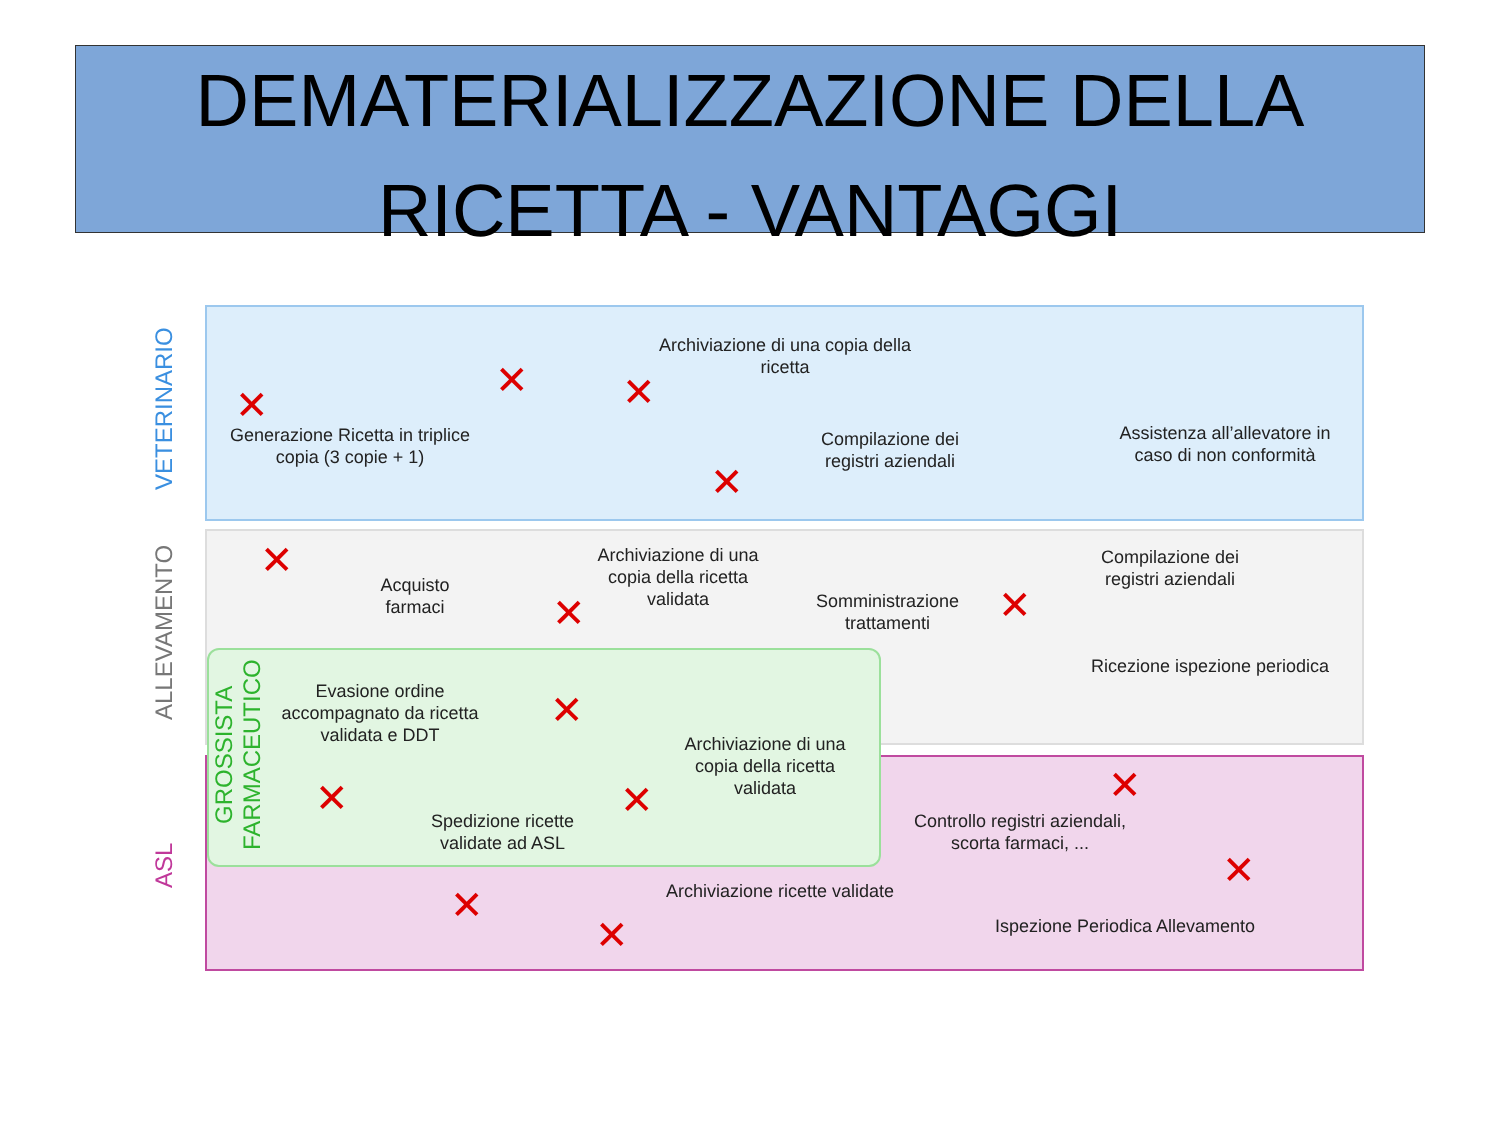DEMATERIALIZZAZIONE DELLA
RICETTA - VANTAGGI
VETERINARIO
ALLEVAMENTO
ASL
GROSSISTA FARMACEUTICO
Generazione Ricetta in triplice copia (3 copie + 1)
Archiviazione di una copia della ricetta
Compilazione dei registri aziendali
Assistenza all’allevatore in caso di non conformità
Acquisto farmaci
Archiviazione di una copia della ricetta validata
Somministrazione trattamenti
Compilazione dei registri aziendali
Ricezione ispezione periodica
Evasione ordine accompagnato da ricetta validata e DDT
Archiviazione di una copia della ricetta validata
Spedizione ricette validate ad ASL
Controllo registri aziendali, scorta farmaci, ...
Archiviazione ricette validate
Ispezione Periodica Allevamento
✕
✕ ✕
✕
✕
✕ ✕
✕
✕
✕ ✕
✕
✕
✕